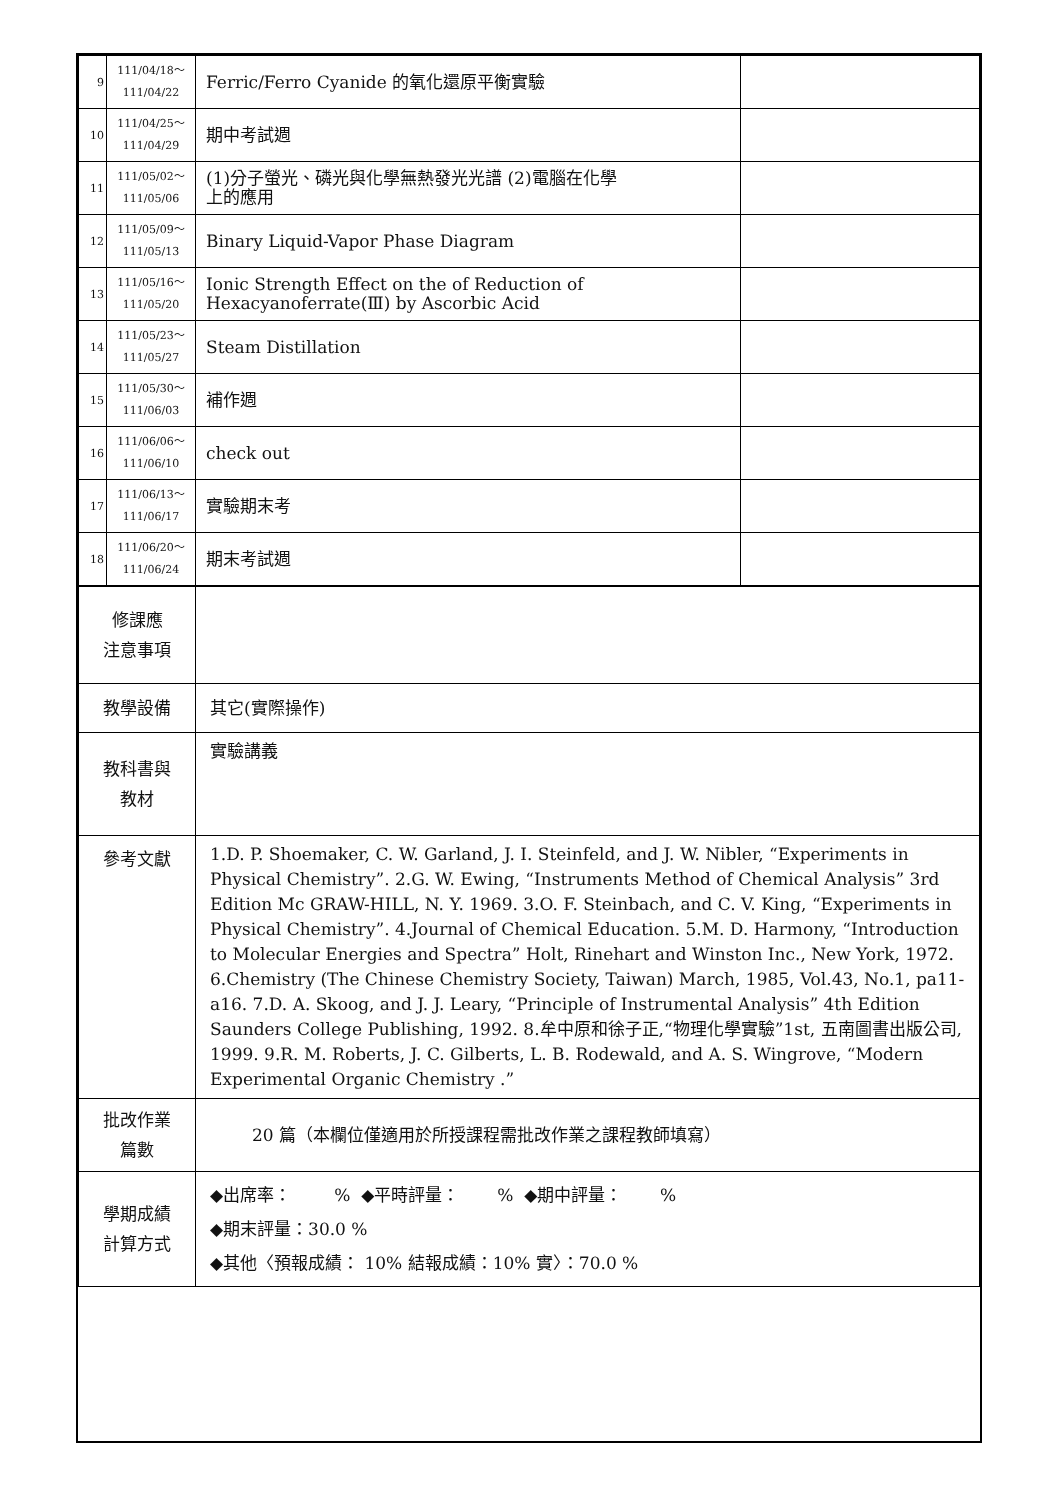| 9 | 111/04/18～ 111/04/22 | Ferric/Ferro Cyanide 的氧化還原平衡實驗 | |
| 10 | 111/04/25～ 111/04/29 | 期中考試週 | |
| 11 | 111/05/02～ 111/05/06 | (1)分子螢光、磷光與化學無熱發光光譜 (2)電腦在化學 上的應用 | |
| 12 | 111/05/09～ 111/05/13 | Binary Liquid-Vapor Phase Diagram | |
| 13 | 111/05/16～ 111/05/20 | Ionic Strength Effect on the of Reduction of Hexacyanoferrate(Ⅲ) by Ascorbic Acid | |
| 14 | 111/05/23～ 111/05/27 | Steam Distillation | |
| 15 | 111/05/30～ 111/06/03 | 補作週 | |
| 16 | 111/06/06～ 111/06/10 | check out | |
| 17 | 111/06/13～ 111/06/17 | 實驗期末考 | |
| 18 | 111/06/20～ 111/06/24 | 期末考試週 | |
| 修課應 注意事項 | |
| 教學設備 | 其它(實際操作) |
| 教科書與 教材 | 實驗講義 |
| 參考文獻 | 1.D. P. Shoemaker, C. W. Garland, J. I. Steinfeld, and J. W. Nibler, “Experiments in Physical Chemistry”. 2.G. W. Ewing, “Instruments Method of Chemical Analysis” 3rd Edition Mc GRAW-HILL, N. Y. 1969. 3.O. F. Steinbach, and C. V. King, “Experiments in Physical Chemistry”. 4.Journal of Chemical Education. 5.M. D. Harmony, “Introduction to Molecular Energies and Spectra” Holt, Rinehart and Winston Inc., New York, 1972. 6.Chemistry (The Chinese Chemistry Society, Taiwan) March, 1985, Vol.43, No.1, pa11-a16. 7.D. A. Skoog, and J. J. Leary, “Principle of Instrumental Analysis” 4th Edition Saunders College Publishing, 1992. 8.牟中原和徐子正,“物理化學實驗”1st, 五南圖書出版公司, 1999. 9.R. M. Roberts, J. C. Gilberts, L. B. Rodewald, and A. S. Wingrove, “Modern Experimental Organic Chemistry .” |
| 批改作業 篇數 | 20 篇（本欄位僅適用於所授課程需批改作業之課程教師填寫） |
| 學期成績 計算方式 | ◆出席率： % ◆平時評量： % ◆期中評量： % ◆期末評量：30.0 % ◆其他〈預報成績： 10% 結報成績：10% 實〉：70.0 % |